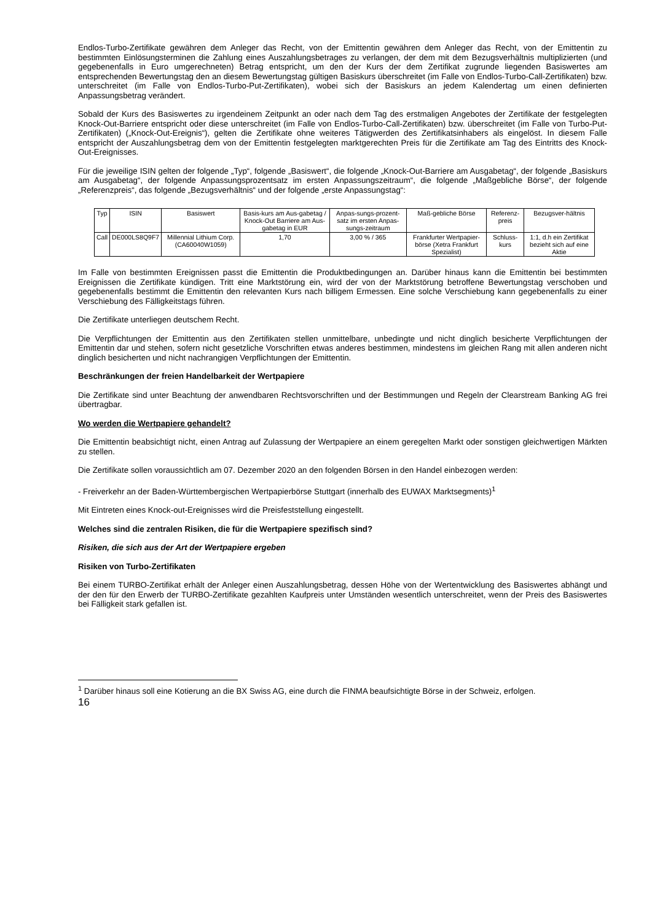Endlos-Turbo-Zertifikate gewähren dem Anleger das Recht, von der Emittentin gewähren dem Anleger das Recht, von der Emittentin zu bestimmten Einlösungsterminen die Zahlung eines Auszahlungsbetrages zu verlangen, der dem mit dem Bezugsverhältnis multiplizierten (und gegebenenfalls in Euro umgerechneten) Betrag entspricht, um den der Kurs der dem Zertifikat zugrunde liegenden Basiswertes am entsprechenden Bewertungstag den an diesem Bewertungstag gültigen Basiskurs überschreitet (im Falle von Endlos-Turbo-Call-Zertifikaten) bzw. unterschreitet (im Falle von Endlos-Turbo-Put-Zertifikaten), wobei sich der Basiskurs an jedem Kalendertag um einen definierten Anpassungsbetrag verändert.
Sobald der Kurs des Basiswertes zu irgendeinem Zeitpunkt an oder nach dem Tag des erstmaligen Angebotes der Zertifikate der festgelegten Knock-Out-Barriere entspricht oder diese unterschreitet (im Falle von Endlos-Turbo-Call-Zertifikaten) bzw. überschreitet (im Falle von Turbo-Put-Zertifikaten) („Knock-Out-Ereignis“), gelten die Zertifikate ohne weiteres Tätigwerden des Zertifikatsinhabers als eingelöst. In diesem Falle entspricht der Auszahlungsbetrag dem von der Emittentin festgelegten marktgerechten Preis für die Zertifikate am Tag des Eintritts des Knock-Out-Ereignisses.
Für die jeweilige ISIN gelten der folgende „Typ“, folgende „Basiswert“, die folgende „Knock-Out-Barriere am Ausgabetag“, der folgende „Basiskurs am Ausgabetag“, der folgende Anpassungsprozentsatz im ersten Anpassungszeitraum“, die folgende „Maßgebliche Börse“, der folgende „Referenzpreis“, das folgende „Bezugsverhältnis“ und der folgende „erste Anpassungstag“:
| Typ | ISIN | Basiswert | Basis-kurs am Aus-gabetag / Knock-Out Barriere am Aus-gabetag in EUR | Anpas-sungs-prozent-satz im ersten Anpas-sungs-zeitraum | Maß-gebliche Börse | Referenz-preis | Bezugsver-hältnis |
| Call | DE000LS8Q9F7 | Millennial Lithium Corp. (CA60040W1059) | 1,70 | 3,00 % / 365 | Frankfurter Wertpapier-börse (Xetra Frankfurt Spezialist) | Schluss-kurs | 1:1, d.h ein Zertifikat bezieht sich auf eine Aktie |
Im Falle von bestimmten Ereignissen passt die Emittentin die Produktbedingungen an. Darüber hinaus kann die Emittentin bei bestimmten Ereignissen die Zertifikate kündigen. Tritt eine Marktstörung ein, wird der von der Marktstörung betroffene Bewertungstag verschoben und gegebenenfalls bestimmt die Emittentin den relevanten Kurs nach billigem Ermessen. Eine solche Verschiebung kann gegebenenfalls zu einer Verschiebung des Fälligkeitstags führen.
Die Zertifikate unterliegen deutschem Recht.
Die Verpflichtungen der Emittentin aus den Zertifikaten stellen unmittelbare, unbedingte und nicht dinglich besicherte Verpflichtungen der Emittentin dar und stehen, sofern nicht gesetzliche Vorschriften etwas anderes bestimmen, mindestens im gleichen Rang mit allen anderen nicht dinglich besicherten und nicht nachrangigen Verpflichtungen der Emittentin.
Beschränkungen der freien Handelbarkeit der Wertpapiere
Die Zertifikate sind unter Beachtung der anwendbaren Rechtsvorschriften und der Bestimmungen und Regeln der Clearstream Banking AG frei übertragbar.
Wo werden die Wertpapiere gehandelt?
Die Emittentin beabsichtigt nicht, einen Antrag auf Zulassung der Wertpapiere an einem geregelten Markt oder sonstigen gleichwertigen Märkten zu stellen.
Die Zertifikate sollen voraussichtlich am 07. Dezember 2020 an den folgenden Börsen in den Handel einbezogen werden:
- Freiverkehr an der Baden-Württembergischen Wertpapierbörse Stuttgart (innerhalb des EUWAX Marktsegments)<sup>1</sup>
Mit Eintreten eines Knock-out-Ereignisses wird die Preisfeststellung eingestellt.
Welches sind die zentralen Risiken, die für die Wertpapiere spezifisch sind?
Risiken, die sich aus der Art der Wertpapiere ergeben
Risiken von Turbo-Zertifikaten
Bei einem TURBO-Zertifikat erhält der Anleger einen Auszahlungsbetrag, dessen Höhe von der Wertentwicklung des Basiswertes abhängt und der den für den Erwerb der TURBO-Zertifikate gezahlten Kaufpreis unter Umständen wesentlich unterschreitet, wenn der Preis des Basiswertes bei Fälligkeit stark gefallen ist.
<sup>1</sup> Darüber hinaus soll eine Kotierung an die BX Swiss AG, eine durch die FINMA beaufsichtigte Börse in der Schweiz, erfolgen.
16